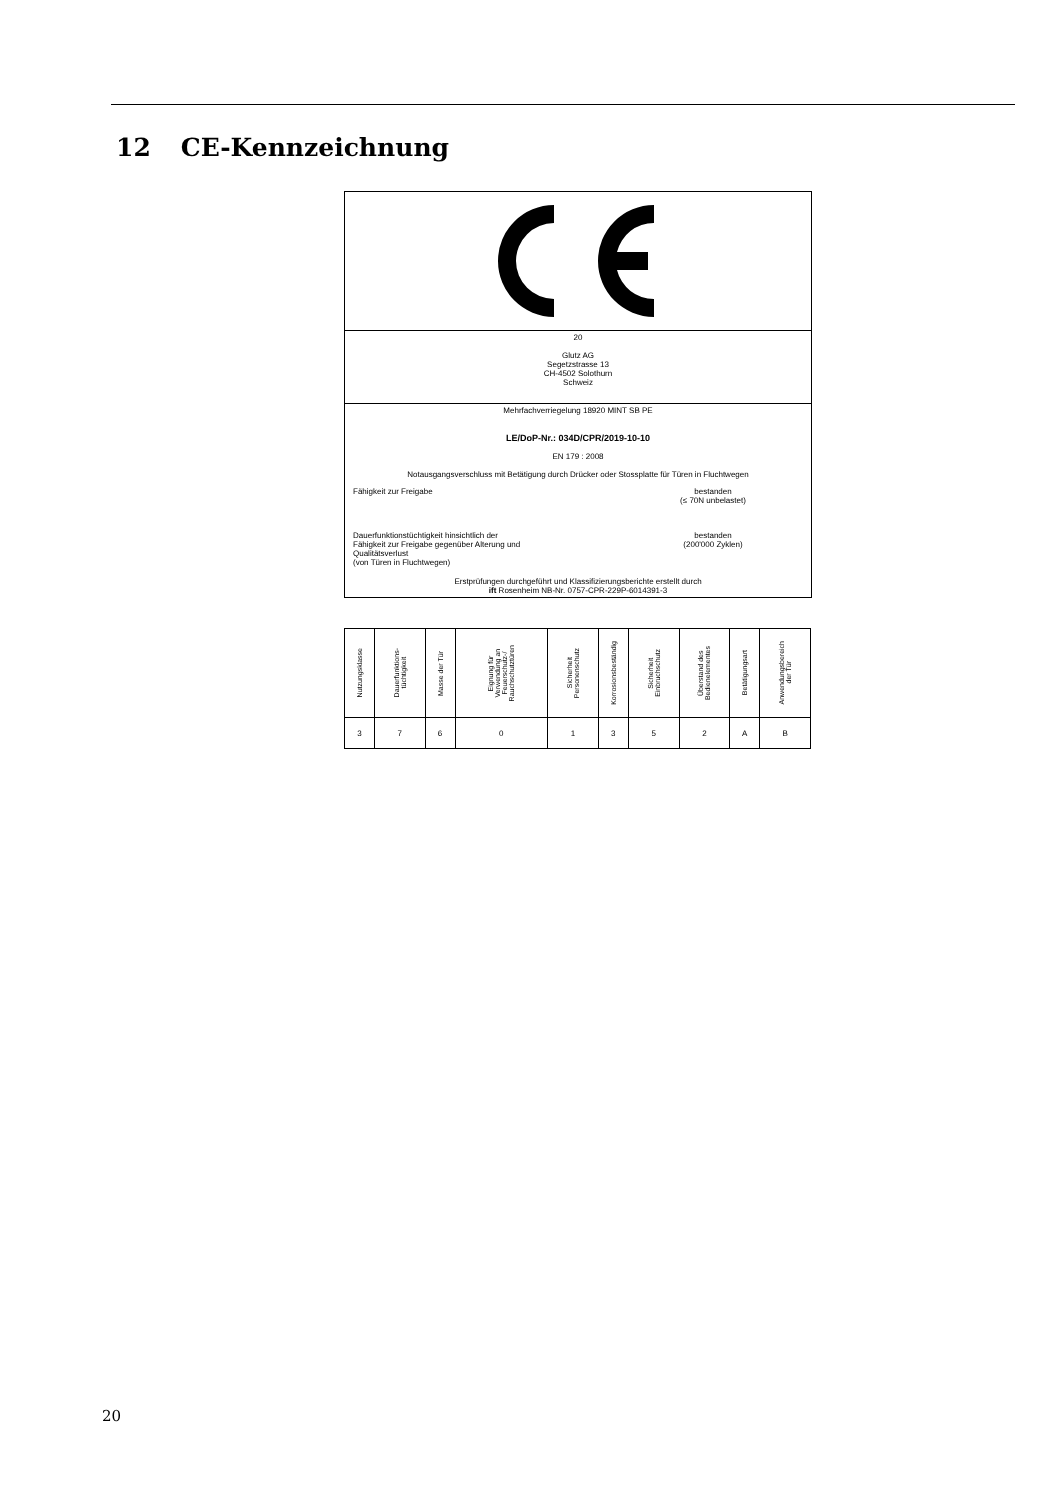12 CE-Kennzeichnung
20
Glutz AG
Segetzstrasse 13
CH-4502 Solothurn
Schweiz
Mehrfachverriegelung 18920 MINT SB PE
LE/DoP-Nr.: 034D/CPR/2019-10-10
EN 179 : 2008
Notausgangsverschluss mit Betätigung durch Drücker oder Stossplatte für Türen in Fluchtwegen
Fähigkeit zur Freigabe bestanden
(≤ 70N unbelastet)
Dauerfunktionstüchtigkeit hinsichtlich der
Fähigkeit zur Freigabe gegenüber Alterung und
Qualitätsverlust
(von Türen in Fluchtwegen)
bestanden
(200'000 Zyklen)
Erstprüfungen durchgeführt und Klassifizierungsberichte erstellt durch
ift Rosenheim NB-Nr. 0757-CPR-229P-6014391-3
| Nutzungsklasse | Dauerfunktions- tüchtigkeit | Masse der Tür | Eignung für Verwendung an Feuerschutz-/ Rauchschutztüren | Sicherheit Personenschutz | Korrosionsbeständig | Sicherheit Einbruchschutz | Überstand des Bedienelementes | Betätigungsart | Anwendungsbereich der Tür |
| --- | --- | --- | --- | --- | --- | --- | --- | --- | --- |
| 3 | 7 | 6 | 0 | 1 | 3 | 5 | 2 | A | B |
20